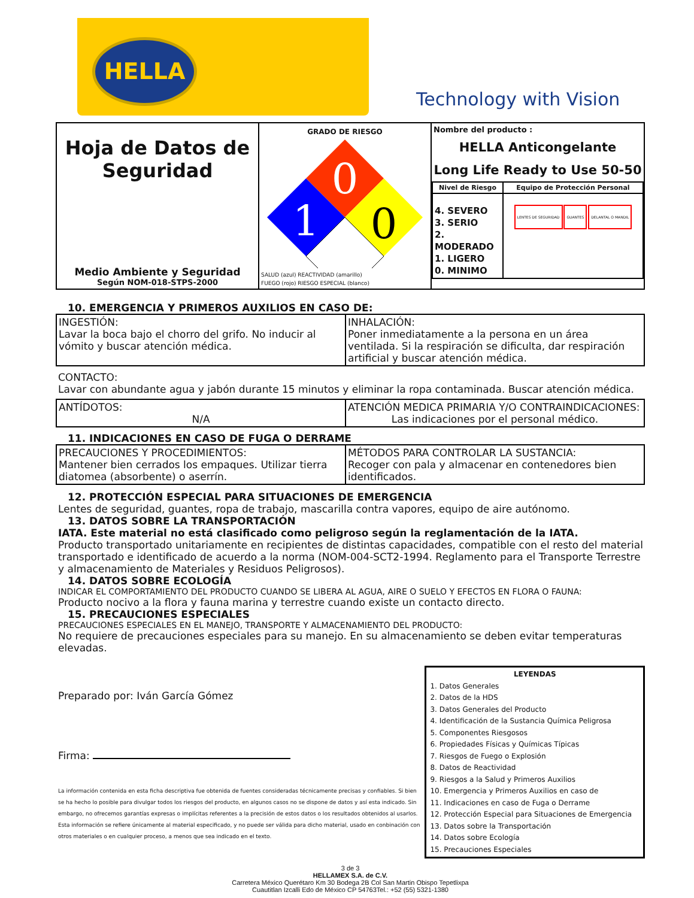HELLA
Technology with Vision
| Hoja de Datos de Seguridad Medio Ambiente y Seguridad Según NOM-018-STPS-2000 | GRADO DE RIESGO 0 1 0 SALUD (azul) REACTIVIDAD (amarillo) FUEGO (rojo) RIESGO ESPECIAL (blanco) | Nombre del producto : HELLA Anticongelante Long Life Ready to Use 50-50 / Nivel de Riesgo / Equipo de Protección Personal / / 4. SEVERO 3. SERIO 2. MODERADO 1. LIGERO 0. MINIMO / LENTES DE SEGURIDAD GUANTES DELANTAL O MANDIL / |
10. EMERGENCIA Y PRIMEROS AUXILIOS EN CASO DE:
| INGESTIÓN: Lavar la boca bajo el chorro del grifo. No inducir al vómito y buscar atención médica. | INHALACIÓN: Poner inmediatamente a la persona en un área ventilada. Si la respiración se dificulta, dar respiración artificial y buscar atención médica. |
CONTACTO:
Lavar con abundante agua y jabón durante 15 minutos y eliminar la ropa contaminada. Buscar atención médica.
| ANTÍDOTOS: N/A | ATENCIÓN MEDICA PRIMARIA Y/O CONTRAINDICACIONES: Las indicaciones por el personal médico. |
11. INDICACIONES EN CASO DE FUGA O DERRAME
| PRECAUCIONES Y PROCEDIMIENTOS: Mantener bien cerrados los empaques. Utilizar tierra diatomea (absorbente) o aserrín. | MÉTODOS PARA CONTROLAR LA SUSTANCIA: Recoger con pala y almacenar en contenedores bien identificados. |
12. PROTECCIÓN ESPECIAL PARA SITUACIONES DE EMERGENCIA
Lentes de seguridad, guantes, ropa de trabajo, mascarilla contra vapores, equipo de aire autónomo.
13. DATOS SOBRE LA TRANSPORTACIÓN
IATA. Este material no está clasificado como peligroso según la reglamentación de la IATA.
Producto transportado unitariamente en recipientes de distintas capacidades, compatible con el resto del material transportado e identificado de acuerdo a la norma (NOM-004-SCT2-1994. Reglamento para el Transporte Terrestre y almacenamiento de Materiales y Residuos Peligrosos).
14. DATOS SOBRE ECOLOGÍA
INDICAR EL COMPORTAMIENTO DEL PRODUCTO CUANDO SE LIBERA AL AGUA, AIRE O SUELO Y EFECTOS EN FLORA O FAUNA:
Producto nocivo a la flora y fauna marina y terrestre cuando existe un contacto directo.
15. PRECAUCIONES ESPECIALES
PRECAUCIONES ESPECIALES EN EL MANEJO, TRANSPORTE Y ALMACENAMIENTO DEL PRODUCTO:
No requiere de precauciones especiales para su manejo. En su almacenamiento se deben evitar temperaturas elevadas.
Preparado por: Iván García Gómez
Firma:
La información contenida en esta ficha descriptiva fue obtenida de fuentes consideradas técnicamente precisas y confiables. Si bien se ha hecho lo posible para divulgar todos los riesgos del producto, en algunos casos no se dispone de datos y así esta indicado. Sin embargo, no ofrecemos garantías expresas o implícitas referentes a la precisión de estos datos o los resultados obtenidos al usarlos. Esta información se refiere únicamente al material especificado, y no puede ser válida para dicho material, usado en conbinación con otros materiales o en cualquier proceso, a menos que sea indicado en el texto.
LEYENDAS
1. Datos Generales
2. Datos de la HDS
3. Datos Generales del Producto
4. Identificación de la Sustancia Química Peligrosa
5. Componentes Riesgosos
6. Propiedades Físicas y Químicas Típicas
7. Riesgos de Fuego o Explosión
8. Datos de Reactividad
9. Riesgos a la Salud y Primeros Auxilios
10. Emergencia y Primeros Auxilios en caso de
11. Indicaciones en caso de Fuga o Derrame
12. Protección Especial para Situaciones de Emergencia
13. Datos sobre la Transportación
14. Datos sobre Ecología
15. Precauciones Especiales
3 de 3
HELLAMEX S.A. de C.V.
Carretera México Querétaro Km 30 Bodega 2B Col San Martin Obispo Tepetlixpa
Cuautitlan Izcalli Edo de México CP 54763Tel.: +52 (55) 5321-1380